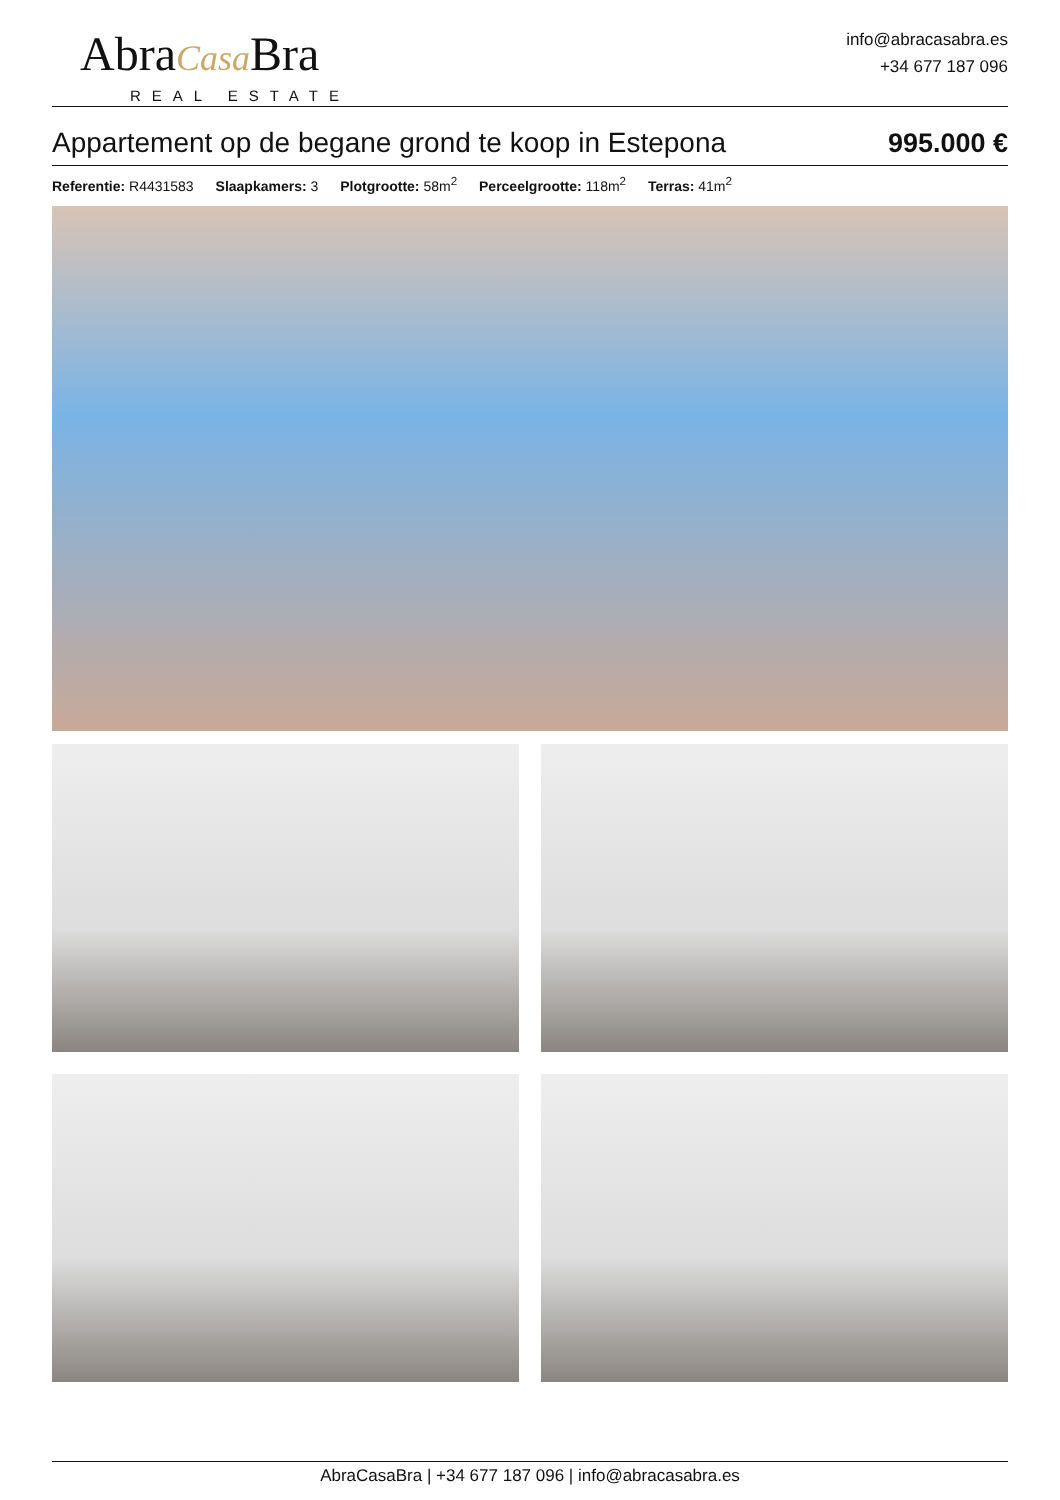AbraCasa Bra
REAL ESTATE
info@abracasabra.es
+34 677 187 096
Appartement op de begane grond te koop in Estepona
995.000 €
Referentie: R4431583 Slaapkamers: 3 Plotgrootte: 58m<sup>2</sup> Perceelgrootte: 118m<sup>2</sup> Terras: 41m<sup>2</sup>
AbraCasaBra | +34 677 187 096 | info@abracasabra.es